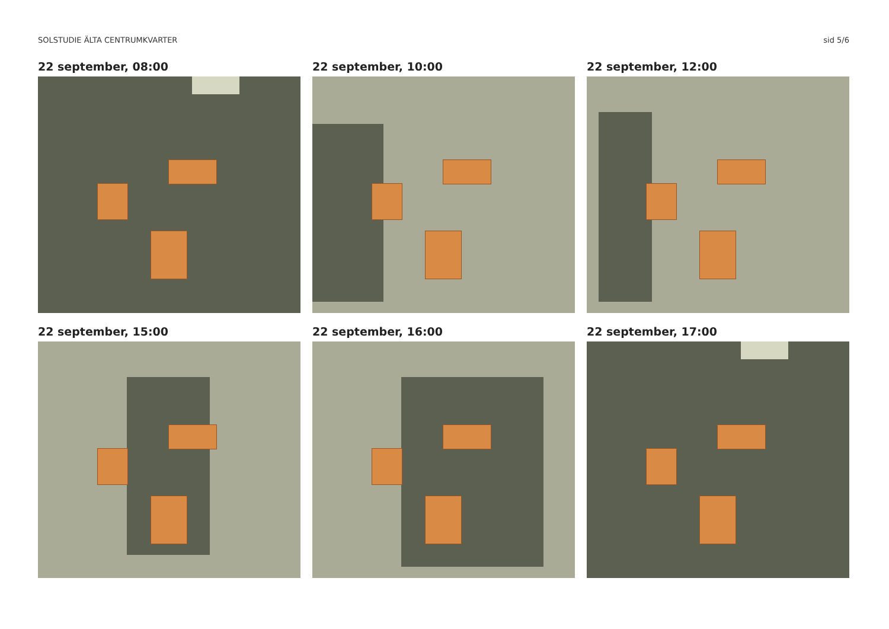SOLSTUDIE ÄLTA CENTRUMKVARTER sid 5/6
22 september, 08:00
22 september, 10:00
22 september, 12:00
22 september, 15:00
22 september, 16:00
22 september, 17:00